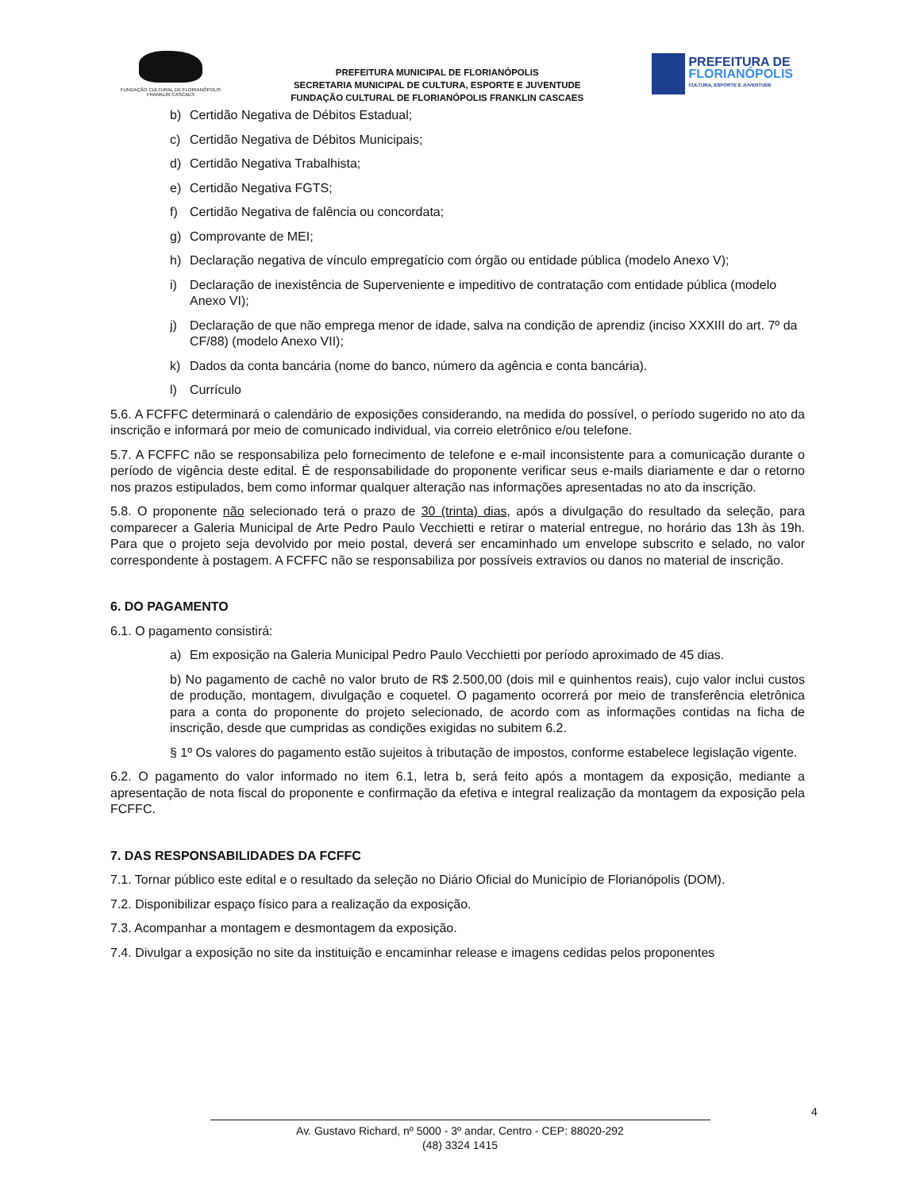FUNDAÇÃO CULTURAL DE FLORIANÓPOLIS
FRANKLIN CASCAES
PREFEITURA MUNICIPAL DE FLORIANÓPOLIS
SECRETARIA MUNICIPAL DE CULTURA, ESPORTE E JUVENTUDE
FUNDAÇÃO CULTURAL DE FLORIANÓPOLIS FRANKLIN CASCAES
PREFEITURA DE
FLORIANÓPOLIS
CULTURA, ESPORTE E JUVENTUDE
b) Certidão Negativa de Débitos Estadual;
c) Certidão Negativa de Débitos Municipais;
d) Certidão Negativa Trabalhista;
e) Certidão Negativa FGTS;
f) Certidão Negativa de falência ou concordata;
g) Comprovante de MEI;
h) Declaração negativa de vínculo empregatício com órgão ou entidade pública (modelo Anexo V);
i) Declaração de inexistência de Superveniente e impeditivo de contratação com entidade pública (modelo Anexo VI);
j) Declaração de que não emprega menor de idade, salva na condição de aprendiz (inciso XXXIII do art. 7º da CF/88) (modelo Anexo VII);
k) Dados da conta bancária (nome do banco, número da agência e conta bancária).
l) Currículo
5.6. A FCFFC determinará o calendário de exposições considerando, na medida do possível, o período sugerido no ato da inscrição e informará por meio de comunicado individual, via correio eletrônico e/ou telefone.
5.7. A FCFFC não se responsabiliza pelo fornecimento de telefone e e-mail inconsistente para a comunicação durante o período de vigência deste edital. É de responsabilidade do proponente verificar seus e-mails diariamente e dar o retorno nos prazos estipulados, bem como informar qualquer alteração nas informações apresentadas no ato da inscrição.
5.8. O proponente não selecionado terá o prazo de 30 (trinta) dias, após a divulgação do resultado da seleção, para comparecer a Galeria Municipal de Arte Pedro Paulo Vecchietti e retirar o material entregue, no horário das 13h às 19h. Para que o projeto seja devolvido por meio postal, deverá ser encaminhado um envelope subscrito e selado, no valor correspondente à postagem. A FCFFC não se responsabiliza por possíveis extravios ou danos no material de inscrição.
6. DO PAGAMENTO
6.1. O pagamento consistirá:
a) Em exposição na Galeria Municipal Pedro Paulo Vecchietti por período aproximado de 45 dias.
b) No pagamento de cachê no valor bruto de R$ 2.500,00 (dois mil e quinhentos reais), cujo valor inclui custos de produção, montagem, divulgação e coquetel. O pagamento ocorrerá por meio de transferência eletrônica para a conta do proponente do projeto selecionado, de acordo com as informações contidas na ficha de inscrição, desde que cumpridas as condições exigidas no subitem 6.2.
§ 1º Os valores do pagamento estão sujeitos à tributação de impostos, conforme estabelece legislação vigente.
6.2. O pagamento do valor informado no item 6.1, letra b, será feito após a montagem da exposição, mediante a apresentação de nota fiscal do proponente e confirmação da efetiva e integral realização da montagem da exposição pela FCFFC.
7. DAS RESPONSABILIDADES DA FCFFC
7.1. Tornar público este edital e o resultado da seleção no Diário Oficial do Município de Florianópolis (DOM).
7.2. Disponibilizar espaço físico para a realização da exposição.
7.3. Acompanhar a montagem e desmontagem da exposição.
7.4. Divulgar a exposição no site da instituição e encaminhar release e imagens cedidas pelos proponentes
4
Av. Gustavo Richard, nº 5000 - 3º andar, Centro - CEP: 88020-292
(48) 3324 1415